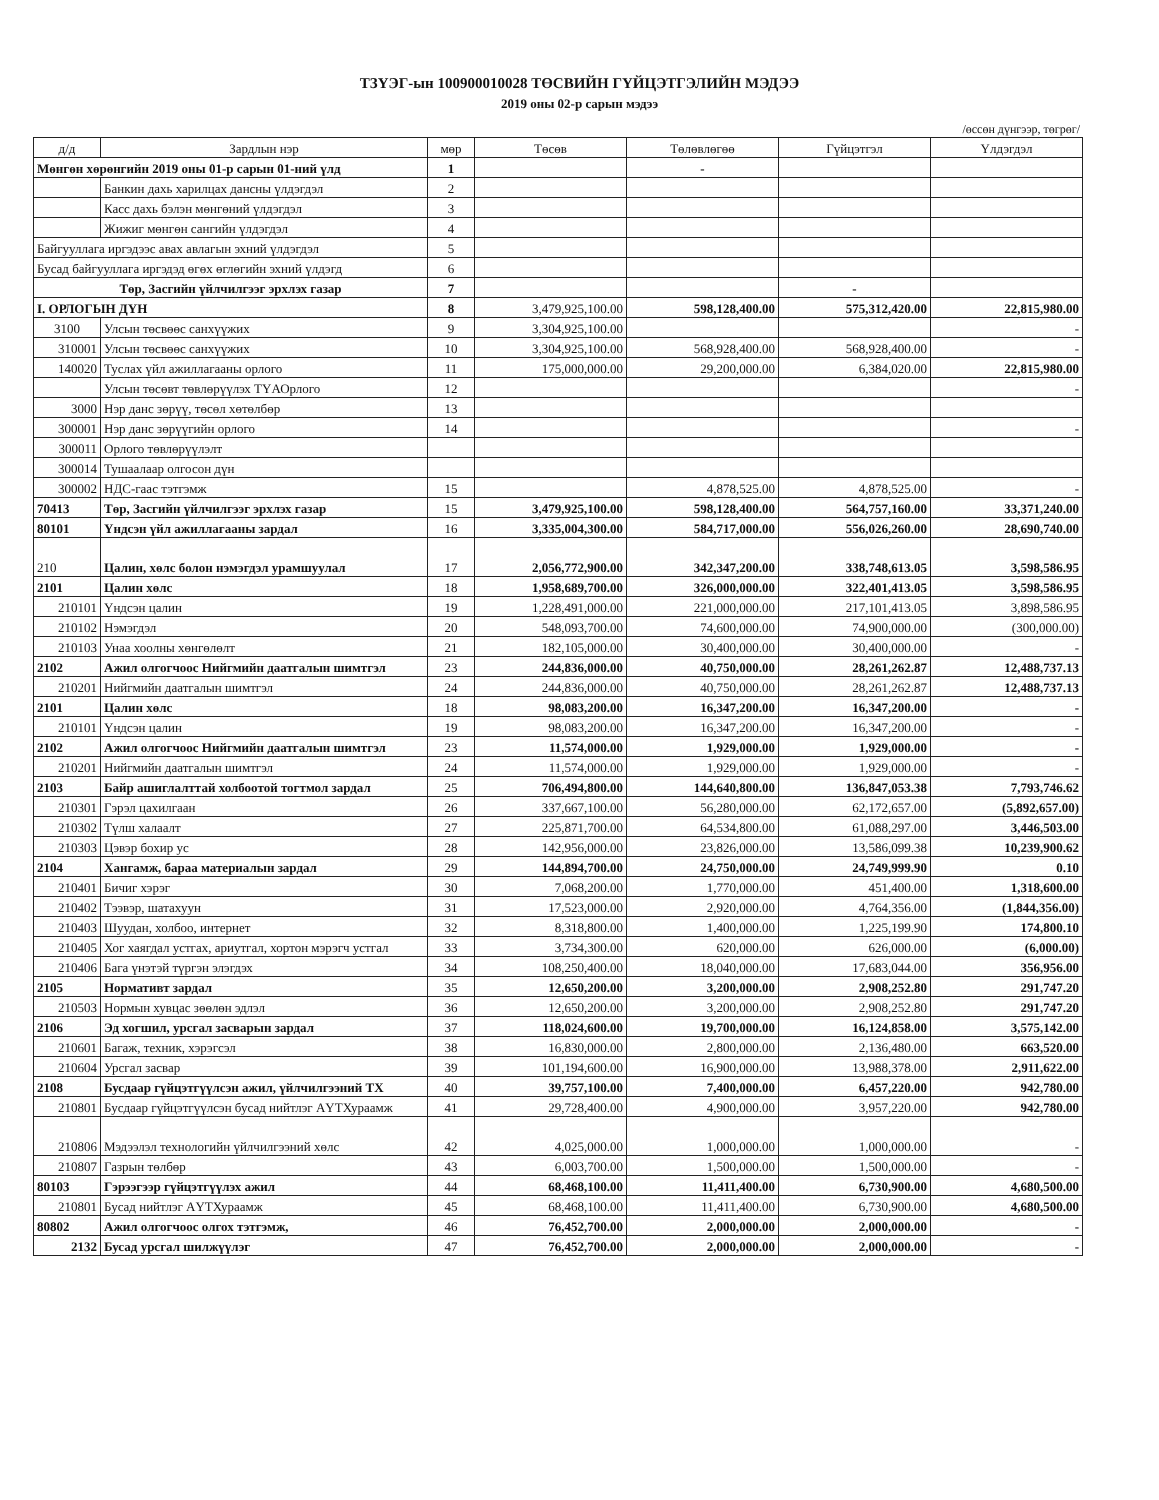ТЗҮЭГ-ын 100900010028 ТӨСВИЙН ГҮЙЦЭТГЭЛИЙН МЭДЭЭ
2019 оны 02-р сарын мэдээ
/өссөн дүнгээр, төгрөг/
| д/д | Зардлын нэр | мөр | Төсөв | Төлөвлөгөө | Гүйцэтгэл | Үлдэгдэл |
| --- | --- | --- | --- | --- | --- | --- |
| Мөнгөн хөрөнгийн 2019 оны 01-р сарын 01-ний үлд | | 1 | | - | | |
| | Банкин дахь харилцах дансны үлдэгдэл | 2 | | | | |
| | Касс дахь бэлэн мөнгөний үлдэгдэл | 3 | | | | |
| | Жижиг мөнгөн сангийн үлдэгдэл | 4 | | | | |
| Байгууллага иргэдээс авах авлагын эхний үлдэгдэл | | 5 | | | | |
| Бусад байгууллага иргэдэд өгөх өглөгийн эхний үлдэгд | | 6 | | | | |
| Төр, Засгийн үйлчилгээг эрхлэх газар | | 7 | | | - | |
| I. ОРЛОГЫН ДҮН | | 8 | 3,479,925,100.00 | 598,128,400.00 | 575,312,420.00 | 22,815,980.00 |
| 3100 | Улсын төсвөөс санхүүжих | 9 | 3,304,925,100.00 | | | - |
| 310001 | Улсын төсвөөс санхүүжих | 10 | 3,304,925,100.00 | 568,928,400.00 | 568,928,400.00 | - |
| 140020 | Туслах үйл ажиллагааны орлого | 11 | 175,000,000.00 | 29,200,000.00 | 6,384,020.00 | 22,815,980.00 |
| | Улсын төсөвт төвлөрүүлэх ТҮАОрлого | 12 | | | | - |
| 3000 | Нэр данс зөрүү, төсөл хөтөлбөр | 13 | | | | |
| 300001 | Нэр данс зөрүүгийн орлого | 14 | | | | - |
| 300011 | Орлого төвлөрүүлэлт | | | | | |
| 300014 | Тушаалаар олгосон дүн | | | | | |
| 300002 | НДС-гаас тэтгэмж | 15 | | 4,878,525.00 | 4,878,525.00 | - |
| 70413 | Төр, Засгийн үйлчилгээг эрхлэх газар | 15 | 3,479,925,100.00 | 598,128,400.00 | 564,757,160.00 | 33,371,240.00 |
| 80101 | Үндсэн үйл ажиллагааны зардал | 16 | 3,335,004,300.00 | 584,717,000.00 | 556,026,260.00 | 28,690,740.00 |
| 210 | Цалин, хөлс болон нэмэгдэл урамшуулал | 17 | 2,056,772,900.00 | 342,347,200.00 | 338,748,613.05 | 3,598,586.95 |
| 2101 | Цалин хөлс | 18 | 1,958,689,700.00 | 326,000,000.00 | 322,401,413.05 | 3,598,586.95 |
| 210101 | Үндсэн цалин | 19 | 1,228,491,000.00 | 221,000,000.00 | 217,101,413.05 | 3,898,586.95 |
| 210102 | Нэмэгдэл | 20 | 548,093,700.00 | 74,600,000.00 | 74,900,000.00 | (300,000.00) |
| 210103 | Унаа хоолны хөнгөлөлт | 21 | 182,105,000.00 | 30,400,000.00 | 30,400,000.00 | - |
| 2102 | Ажил олгогчоос Нийгмийн даатгалын шимтгэл | 23 | 244,836,000.00 | 40,750,000.00 | 28,261,262.87 | 12,488,737.13 |
| 210201 | Нийгмийн даатгалын шимтгэл | 24 | 244,836,000.00 | 40,750,000.00 | 28,261,262.87 | 12,488,737.13 |
| 2101 | Цалин хөлс | 18 | 98,083,200.00 | 16,347,200.00 | 16,347,200.00 | - |
| 210101 | Үндсэн цалин | 19 | 98,083,200.00 | 16,347,200.00 | 16,347,200.00 | - |
| 2102 | Ажил олгогчоос Нийгмийн даатгалын шимтгэл | 23 | 11,574,000.00 | 1,929,000.00 | 1,929,000.00 | - |
| 210201 | Нийгмийн даатгалын шимтгэл | 24 | 11,574,000.00 | 1,929,000.00 | 1,929,000.00 | - |
| 2103 | Байр ашиглалттай холбоотой тогтмол зардал | 25 | 706,494,800.00 | 144,640,800.00 | 136,847,053.38 | 7,793,746.62 |
| 210301 | Гэрэл цахилгаан | 26 | 337,667,100.00 | 56,280,000.00 | 62,172,657.00 | (5,892,657.00) |
| 210302 | Түлш халаалт | 27 | 225,871,700.00 | 64,534,800.00 | 61,088,297.00 | 3,446,503.00 |
| 210303 | Цэвэр бохир ус | 28 | 142,956,000.00 | 23,826,000.00 | 13,586,099.38 | 10,239,900.62 |
| 2104 | Хангамж, бараа материалын зардал | 29 | 144,894,700.00 | 24,750,000.00 | 24,749,999.90 | 0.10 |
| 210401 | Бичиг хэрэг | 30 | 7,068,200.00 | 1,770,000.00 | 451,400.00 | 1,318,600.00 |
| 210402 | Тээвэр, шатахуун | 31 | 17,523,000.00 | 2,920,000.00 | 4,764,356.00 | (1,844,356.00) |
| 210403 | Шуудан, холбоо, интернет | 32 | 8,318,800.00 | 1,400,000.00 | 1,225,199.90 | 174,800.10 |
| 210405 | Хог хаягдал устгах, ариутгал, хортон мэрэгч устгал | 33 | 3,734,300.00 | 620,000.00 | 626,000.00 | (6,000.00) |
| 210406 | Бага үнэтэй түргэн элэгдэх | 34 | 108,250,400.00 | 18,040,000.00 | 17,683,044.00 | 356,956.00 |
| 2105 | Нормативт зардал | 35 | 12,650,200.00 | 3,200,000.00 | 2,908,252.80 | 291,747.20 |
| 210503 | Нормын хувцас зөөлөн эдлэл | 36 | 12,650,200.00 | 3,200,000.00 | 2,908,252.80 | 291,747.20 |
| 2106 | Эд хогшил, урсгал засварын зардал | 37 | 118,024,600.00 | 19,700,000.00 | 16,124,858.00 | 3,575,142.00 |
| 210601 | Багаж, техник, хэрэгсэл | 38 | 16,830,000.00 | 2,800,000.00 | 2,136,480.00 | 663,520.00 |
| 210604 | Урсгал засвар | 39 | 101,194,600.00 | 16,900,000.00 | 13,988,378.00 | 2,911,622.00 |
| 2108 | Бусдаар гүйцэтгүүлсэн ажил, үйлчилгээний ТХ | 40 | 39,757,100.00 | 7,400,000.00 | 6,457,220.00 | 942,780.00 |
| 210801 | Бусдаар гүйцэтгүүлсэн бусад нийтлэг АҮТХураамж | 41 | 29,728,400.00 | 4,900,000.00 | 3,957,220.00 | 942,780.00 |
| 210806 | Мэдээлэл технологийн үйлчилгээний хөлс | 42 | 4,025,000.00 | 1,000,000.00 | 1,000,000.00 | - |
| 210807 | Газрын төлбөр | 43 | 6,003,700.00 | 1,500,000.00 | 1,500,000.00 | - |
| 80103 | Гэрээгээр гүйцэтгүүлэх ажил | 44 | 68,468,100.00 | 11,411,400.00 | 6,730,900.00 | 4,680,500.00 |
| 210801 | Бусад нийтлэг АҮТХураамж | 45 | 68,468,100.00 | 11,411,400.00 | 6,730,900.00 | 4,680,500.00 |
| 80802 | Ажил олгогчоос олгох тэтгэмж, | 46 | 76,452,700.00 | 2,000,000.00 | 2,000,000.00 | - |
| 2132 | Бусад урсгал шилжүүлэг | 47 | 76,452,700.00 | 2,000,000.00 | 2,000,000.00 | - |